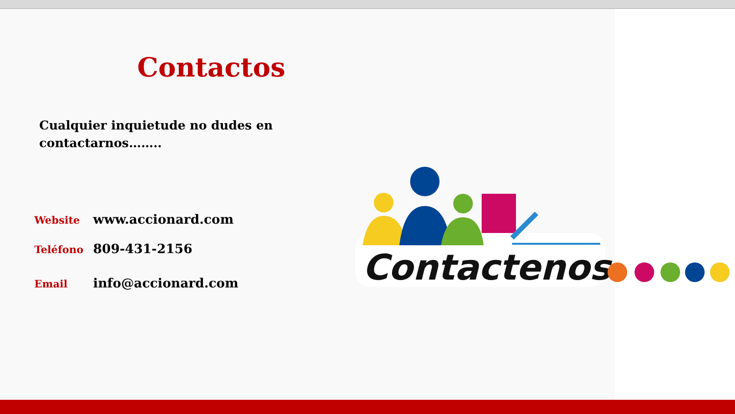Contactos
Cualquier inquietude no dudes en contactarnos……..
Website www.accionard.com
Teléfono 809-431-2156
Email info@accionard.com
Contactenos